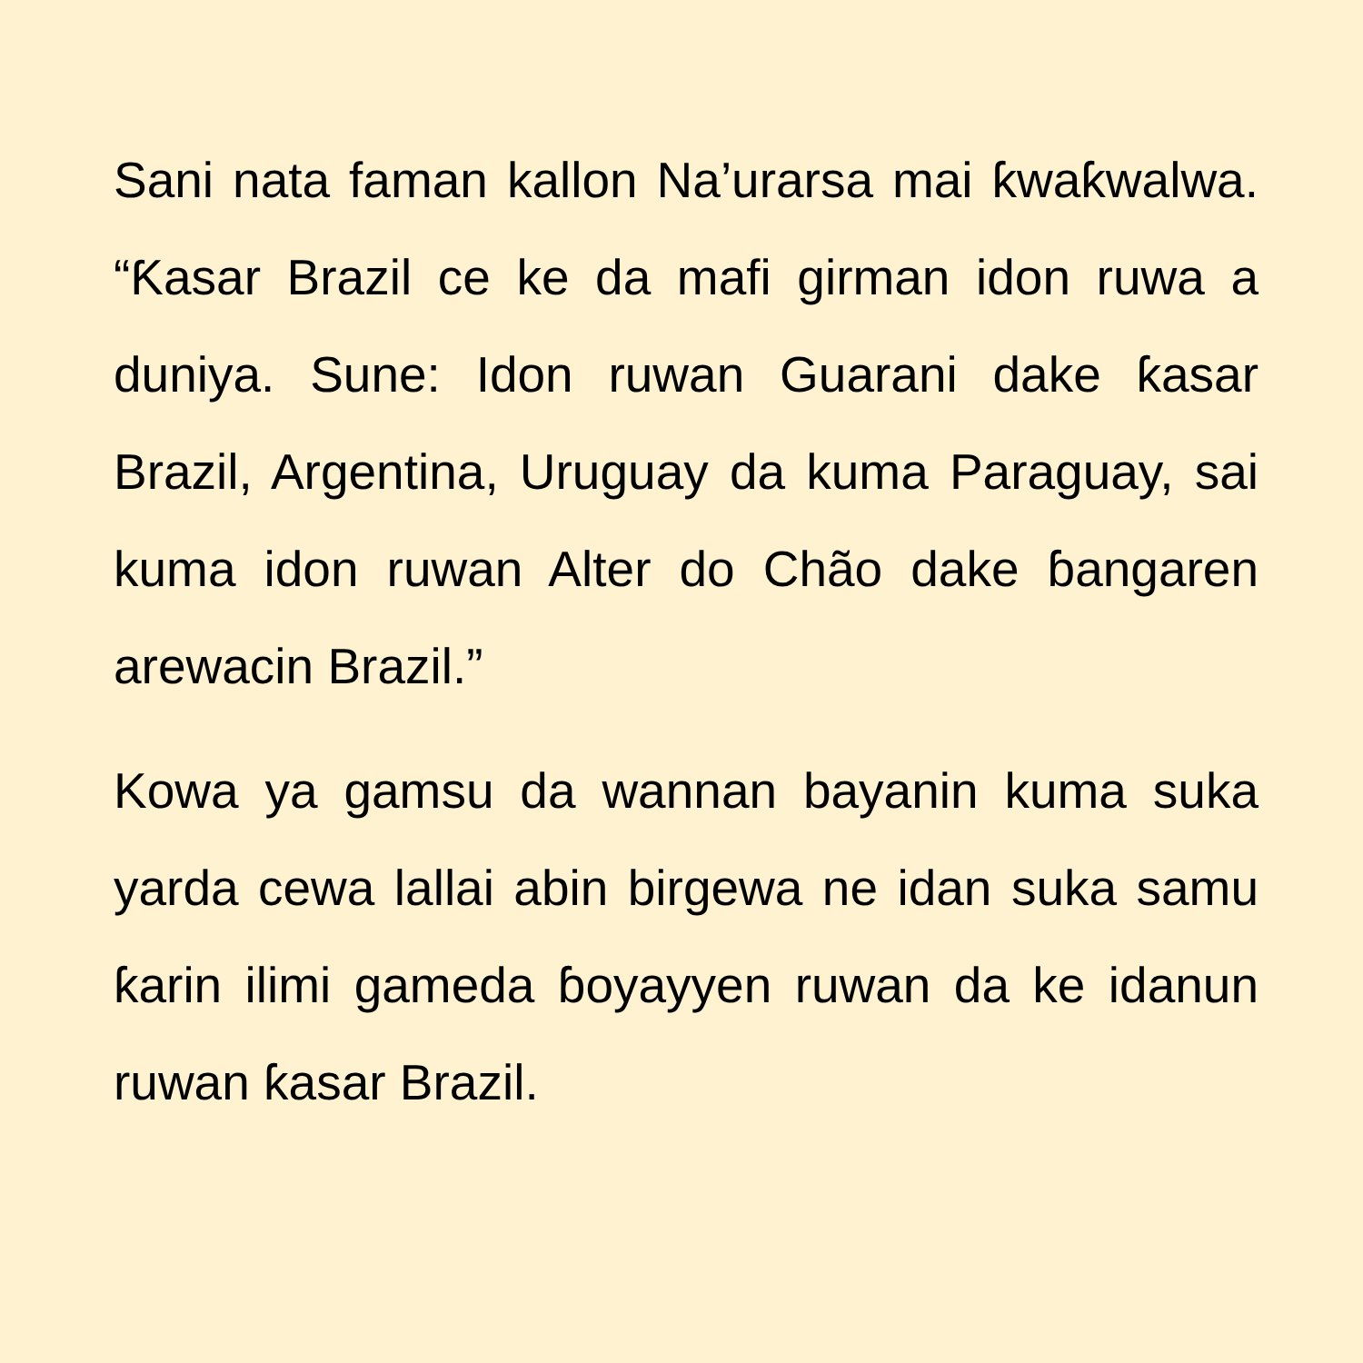Sani nata faman kallon Na’urarsa mai ƙwaƙwalwa. “Ƙasar Brazil ce ke da mafi girman idon ruwa a duniya. Sune: Idon ruwan Guarani dake ƙasar Brazil, Argentina, Uruguay da kuma Paraguay, sai kuma idon ruwan Alter do Chão dake ɓangaren arewacin Brazil.”
Kowa ya gamsu da wannan bayanin kuma suka yarda cewa lallai abin birgewa ne idan suka samu ƙarin ilimi gameda ɓoyayyen ruwan da ke idanun ruwan ƙasar Brazil.